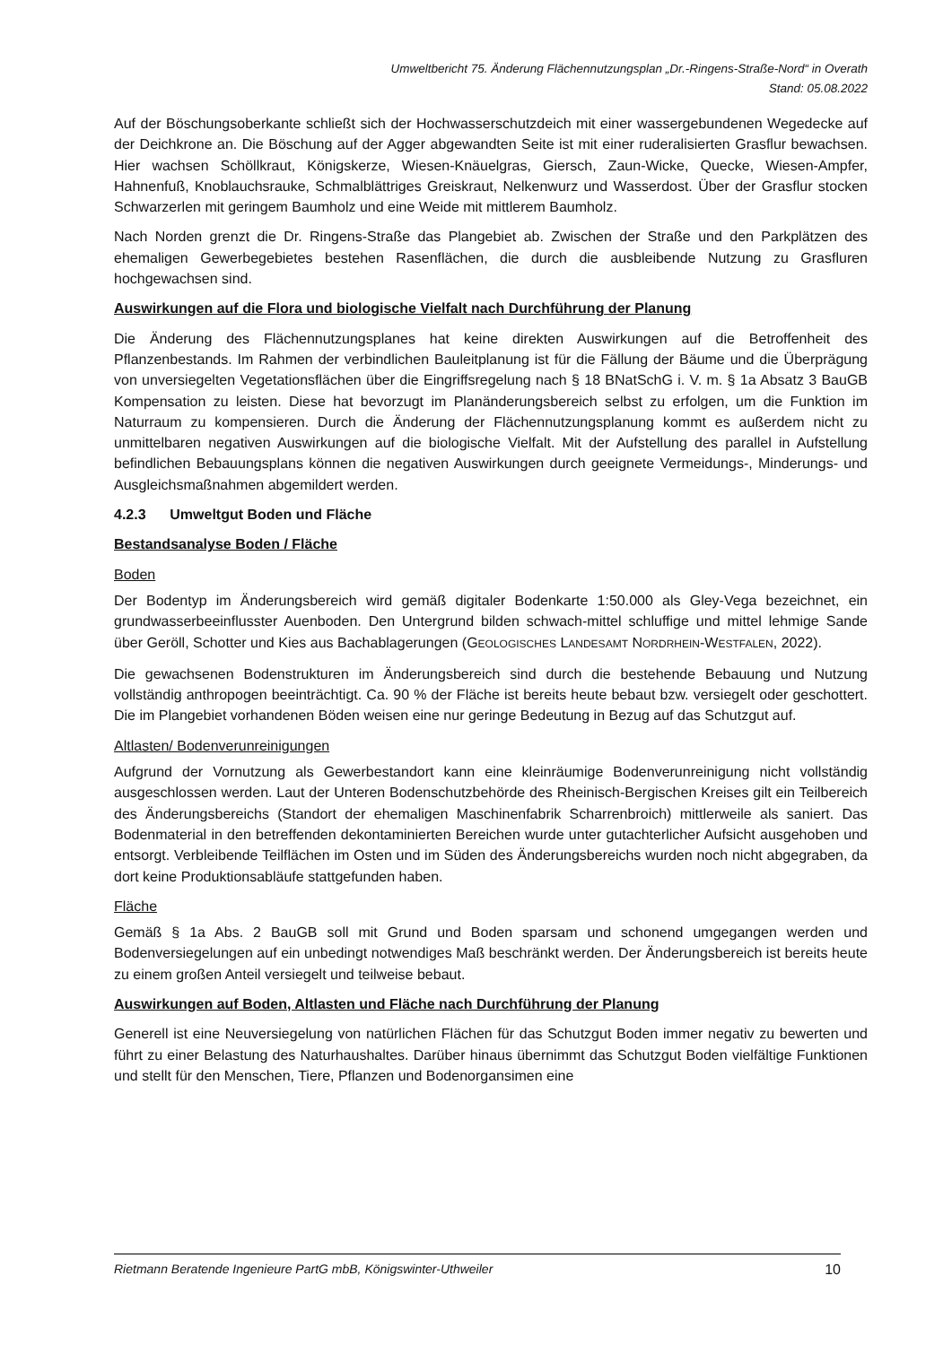Umweltbericht 75. Änderung Flächennutzungsplan „Dr.-Ringens-Straße-Nord“ in Overath
Stand: 05.08.2022
Auf der Böschungsoberkante schließt sich der Hochwasserschutzdeich mit einer wassergebundenen Wegedecke auf der Deichkrone an. Die Böschung auf der Agger abgewandten Seite ist mit einer ruderalisierten Grasflur bewachsen. Hier wachsen Schöllkraut, Königskerze, Wiesen-Knäuelgras, Giersch, Zaun-Wicke, Quecke, Wiesen-Ampfer, Hahnenfuß, Knoblauchsrauke, Schmalblättriges Greiskraut, Nelkenwurz und Wasserdost. Über der Grasflur stocken Schwarzerlen mit geringem Baumholz und eine Weide mit mittlerem Baumholz.
Nach Norden grenzt die Dr. Ringens-Straße das Plangebiet ab. Zwischen der Straße und den Parkplätzen des ehemaligen Gewerbegebietes bestehen Rasenflächen, die durch die ausbleibende Nutzung zu Grasfluren hochgewachsen sind.
Auswirkungen auf die Flora und biologische Vielfalt nach Durchführung der Planung
Die Änderung des Flächennutzungsplanes hat keine direkten Auswirkungen auf die Betroffenheit des Pflanzenbestands. Im Rahmen der verbindlichen Bauleitplanung ist für die Fällung der Bäume und die Überprägung von unversiegelten Vegetationsflächen über die Eingriffsregelung nach § 18 BNatSchG i. V. m. § 1a Absatz 3 BauGB Kompensation zu leisten. Diese hat bevorzugt im Planänderungsbereich selbst zu erfolgen, um die Funktion im Naturraum zu kompensieren. Durch die Änderung der Flächennutzungsplanung kommt es außerdem nicht zu unmittelbaren negativen Auswirkungen auf die biologische Vielfalt. Mit der Aufstellung des parallel in Aufstellung befindlichen Bebauungsplans können die negativen Auswirkungen durch geeignete Vermeidungs-, Minderungs- und Ausgleichsmaßnahmen abgemildert werden.
4.2.3 Umweltgut Boden und Fläche
Bestandsanalyse Boden / Fläche
Boden
Der Bodentyp im Änderungsbereich wird gemäß digitaler Bodenkarte 1:50.000 als Gley-Vega bezeichnet, ein grundwasserbeeinflusster Auenboden. Den Untergrund bilden schwach-mittel schluffige und mittel lehmige Sande über Geröll, Schotter und Kies aus Bachablagerungen (GEOLOGISCHES LANDESAMT NORDRHEIN-WESTFALEN, 2022).
Die gewachsenen Bodenstrukturen im Änderungsbereich sind durch die bestehende Bebauung und Nutzung vollständig anthropogen beeinträchtigt. Ca. 90 % der Fläche ist bereits heute bebaut bzw. versiegelt oder geschottert. Die im Plangebiet vorhandenen Böden weisen eine nur geringe Bedeutung in Bezug auf das Schutzgut auf.
Altlasten/ Bodenverunreinigungen
Aufgrund der Vornutzung als Gewerbestandort kann eine kleinräumige Bodenverunreinigung nicht vollständig ausgeschlossen werden. Laut der Unteren Bodenschutzbehörde des Rheinisch-Bergischen Kreises gilt ein Teilbereich des Änderungsbereichs (Standort der ehemaligen Maschinenfabrik Scharrenbroich) mittlerweile als saniert. Das Bodenmaterial in den betreffenden dekontaminierten Bereichen wurde unter gutachterlicher Aufsicht ausgehoben und entsorgt. Verbleibende Teilflächen im Osten und im Süden des Änderungsbereichs wurden noch nicht abgegraben, da dort keine Produktionsabläufe stattgefunden haben.
Fläche
Gemäß § 1a Abs. 2 BauGB soll mit Grund und Boden sparsam und schonend umgegangen werden und Bodenversiegelungen auf ein unbedingt notwendiges Maß beschränkt werden. Der Änderungsbereich ist bereits heute zu einem großen Anteil versiegelt und teilweise bebaut.
Auswirkungen auf Boden, Altlasten und Fläche nach Durchführung der Planung
Generell ist eine Neuversiegelung von natürlichen Flächen für das Schutzgut Boden immer negativ zu bewerten und führt zu einer Belastung des Naturhaushaltes. Darüber hinaus übernimmt das Schutzgut Boden vielfältige Funktionen und stellt für den Menschen, Tiere, Pflanzen und Bodenorgansimen eine
Rietmann Beratende Ingenieure PartG mbB, Königswinter-Uthweiler 10